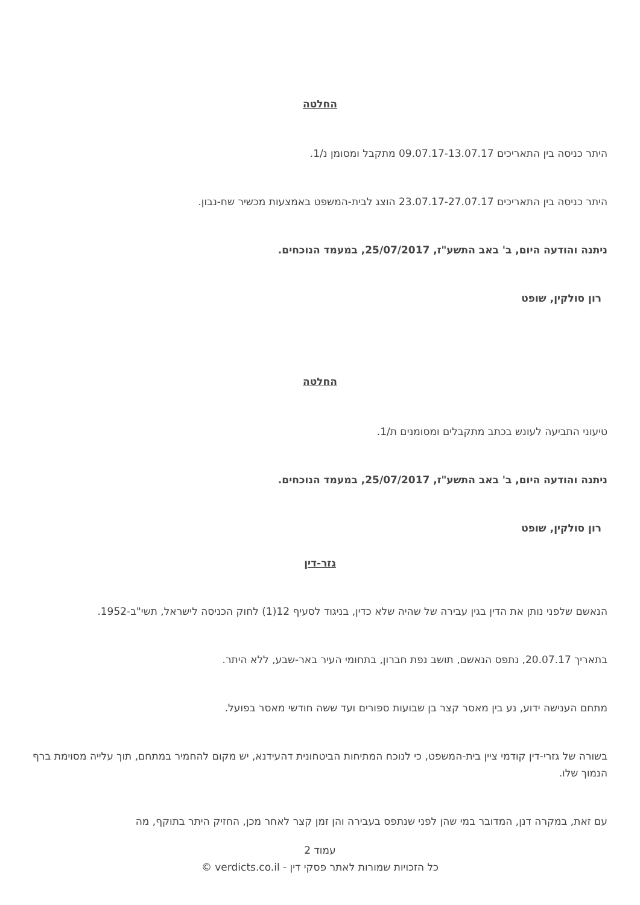החלטה
היתר כניסה בין התאריכים 09.07.17-13.07.17 מתקבל ומסומן נ/1.
היתר כניסה בין התאריכים 23.07.17-27.07.17 הוצג לבית-המשפט באמצעות מכשיר שח-נבון.
ניתנה והודעה היום, ב' באב התשע"ז, 25/07/2017, במעמד הנוכחים.
רון סולקין, שופט
החלטה
טיעוני התביעה לעונש בכתב מתקבלים ומסומנים ת/1.
ניתנה והודעה היום, ב' באב התשע"ז, 25/07/2017, במעמד הנוכחים.
רון סולקין, שופט
גזר-דין
הנאשם שלפני נותן את הדין בגין עבירה של שהיה שלא כדין, בניגוד לסעיף 12(1) לחוק הכניסה לישראל, תשי"ב-1952.
בתאריך 20.07.17, נתפס הנאשם, תושב נפת חברון, בתחומי העיר באר-שבע, ללא היתר.
מתחם הענישה ידוע, נע בין מאסר קצר בן שבועות ספורים ועד ששה חודשי מאסר בפועל.
בשורה של גזרי-דין קודמי ציין בית-המשפט, כי לנוכח המתיחות הביטחונית דהעידנא, יש מקום להחמיר במתחם, תוך עלייה מסוימת ברף הנמוך שלו.
עם זאת, במקרה דנן, המדובר במי שהן לפני שנתפס בעבירה והן זמן קצר לאחר מכן, החזיק היתר בתוקף, מה
עמוד 2
כל הזכויות שמורות לאתר פסקי דין - verdicts.co.il ©